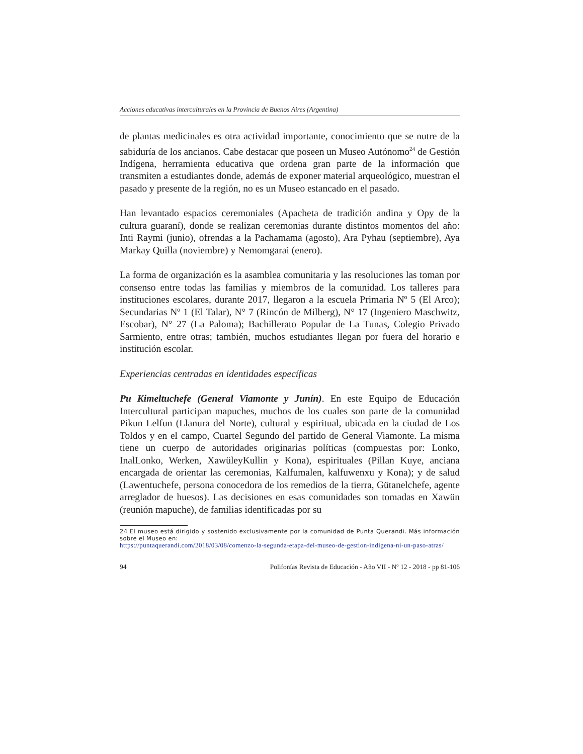Acciones educativas interculturales en la Provincia de Buenos Aires (Argentina)
de plantas medicinales es otra actividad importante, conocimiento que se nutre de la sabiduría de los ancianos. Cabe destacar que poseen un Museo Autónomo<sup>24</sup> de Gestión Indígena, herramienta educativa que ordena gran parte de la información que transmiten a estudiantes donde, además de exponer material arqueológico, muestran el pasado y presente de la región, no es un Museo estancado en el pasado.
Han levantado espacios ceremoniales (Apacheta de tradición andina y Opy de la cultura guaraní), donde se realizan ceremonias durante distintos momentos del año: Inti Raymi (junio), ofrendas a la Pachamama (agosto), Ara Pyhau (septiembre), Aya Markay Quilla (noviembre) y Nemomgarai (enero).
La forma de organización es la asamblea comunitaria y las resoluciones las toman por consenso entre todas las familias y miembros de la comunidad. Los talleres para instituciones escolares, durante 2017, llegaron a la escuela Primaria Nº 5 (El Arco); Secundarias Nº 1 (El Talar), N° 7 (Rincón de Milberg), N° 17 (Ingeniero Maschwitz, Escobar), N° 27 (La Paloma); Bachillerato Popular de La Tunas, Colegio Privado Sarmiento, entre otras; también, muchos estudiantes llegan por fuera del horario e institución escolar.
Experiencias centradas en identidades específicas
Pu Kimeltuchefe (General Viamonte y Junín). En este Equipo de Educación Intercultural participan mapuches, muchos de los cuales son parte de la comunidad Pikun Lelfun (Llanura del Norte), cultural y espiritual, ubicada en la ciudad de Los Toldos y en el campo, Cuartel Segundo del partido de General Viamonte. La misma tiene un cuerpo de autoridades originarias políticas (compuestas por: Lonko, InalLonko, Werken, XawüleyKullin y Kona), espirituales (Pillan Kuye, anciana encargada de orientar las ceremonias, Kalfumalen, kalfuwenxu y Kona); y de salud (Lawentuchefe, persona conocedora de los remedios de la tierra, Gütanelchefe, agente arreglador de huesos). Las decisiones en esas comunidades son tomadas en Xawün (reunión mapuche), de familias identificadas por su
24 El museo está dirigido y sostenido exclusivamente por la comunidad de Punta Querandi. Más información sobre el Museo en:
https://puntaquerandi.com/2018/03/08/comenzo-la-segunda-etapa-del-museo-de-gestion-indigena-ni-un-paso-atras/
94 Polifonías Revista de Educación - Año VII - Nº 12 - 2018 - pp 81-106